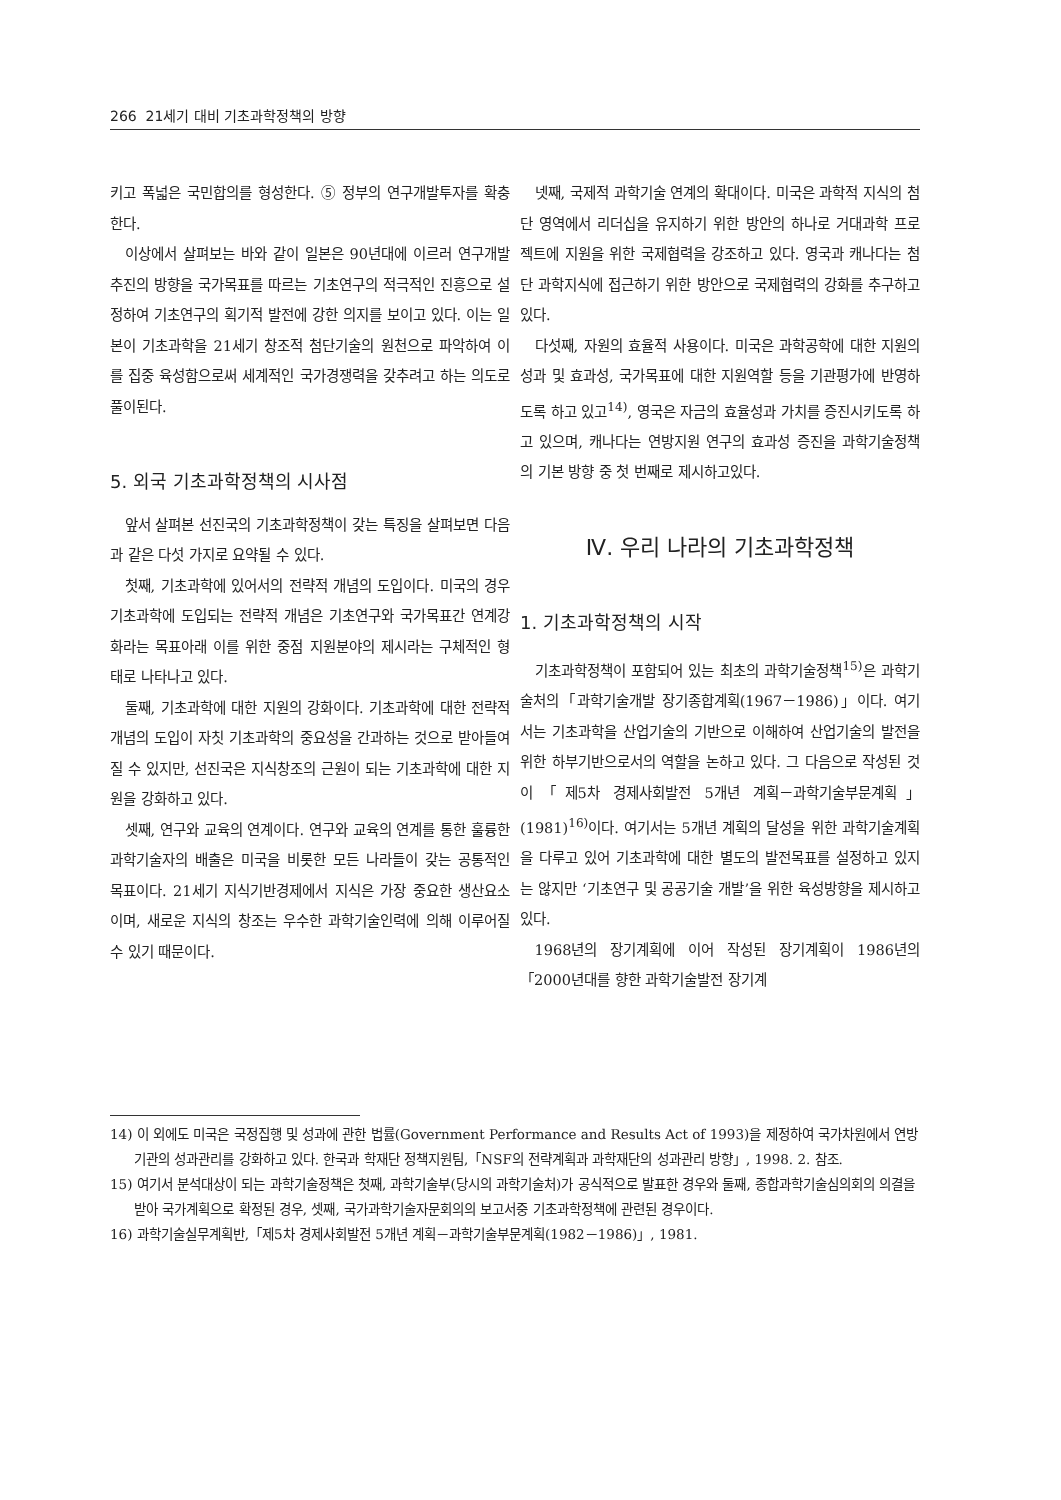266 21세기 대비 기초과학정책의 방향
키고 폭넓은 국민합의를 형성한다. ⑤ 정부의 연구개발투자를 확충한다.
이상에서 살펴보는 바와 같이 일본은 90년대에 이르러 연구개발추진의 방향을 국가목표를 따르는 기초연구의 적극적인 진흥으로 설정하여 기초연구의 획기적 발전에 강한 의지를 보이고 있다. 이는 일본이 기초과학을 21세기 창조적 첨단기술의 원천으로 파악하여 이를 집중 육성함으로써 세계적인 국가경쟁력을 갖추려고 하는 의도로 풀이된다.
5. 외국 기초과학정책의 시사점
앞서 살펴본 선진국의 기초과학정책이 갖는 특징을 살펴보면 다음과 같은 다섯 가지로 요약될 수 있다.
첫째, 기초과학에 있어서의 전략적 개념의 도입이다. 미국의 경우 기초과학에 도입되는 전략적 개념은 기초연구와 국가목표간 연계강화라는 목표아래 이를 위한 중점 지원분야의 제시라는 구체적인 형태로 나타나고 있다.
둘째, 기초과학에 대한 지원의 강화이다. 기초과학에 대한 전략적 개념의 도입이 자칫 기초과학의 중요성을 간과하는 것으로 받아들여질 수 있지만, 선진국은 지식창조의 근원이 되는 기초과학에 대한 지원을 강화하고 있다.
셋째, 연구와 교육의 연계이다. 연구와 교육의 연계를 통한 훌륭한 과학기술자의 배출은 미국을 비롯한 모든 나라들이 갖는 공통적인 목표이다. 21세기 지식기반경제에서 지식은 가장 중요한 생산요소이며, 새로운 지식의 창조는 우수한 과학기술인력에 의해 이루어질 수 있기 때문이다.
넷째, 국제적 과학기술 연계의 확대이다. 미국은 과학적 지식의 첨단 영역에서 리더십을 유지하기 위한 방안의 하나로 거대과학 프로젝트에 지원을 위한 국제협력을 강조하고 있다. 영국과 캐나다는 첨단 과학지식에 접근하기 위한 방안으로 국제협력의 강화를 추구하고 있다.
다섯째, 자원의 효율적 사용이다. 미국은 과학공학에 대한 지원의 성과 및 효과성, 국가목표에 대한 지원역할 등을 기관평가에 반영하도록 하고 있고<sup>14)</sup>, 영국은 자금의 효율성과 가치를 증진시키도록 하고 있으며, 캐나다는 연방지원 연구의 효과성 증진을 과학기술정책의 기본 방향 중 첫 번째로 제시하고있다.
Ⅳ. 우리 나라의 기초과학정책
1. 기초과학정책의 시작
기초과학정책이 포함되어 있는 최초의 과학기술정책<sup>15)</sup>은 과학기술처의「과학기술개발 장기종합계획(1967－1986)」이다. 여기서는 기초과학을 산업기술의 기반으로 이해하여 산업기술의 발전을 위한 하부기반으로서의 역할을 논하고 있다. 그 다음으로 작성된 것이「제5차 경제사회발전 5개년 계획－과학기술부문계획」(1981)<sup>16)</sup>이다. 여기서는 5개년 계획의 달성을 위한 과학기술계획을 다루고 있어 기초과학에 대한 별도의 발전목표를 설정하고 있지는 않지만 ‘기초연구 및 공공기술 개발’을 위한 육성방향을 제시하고 있다.
1968년의 장기계획에 이어 작성된 장기계획이 1986년의「2000년대를 향한 과학기술발전 장기계
14) 이 외에도 미국은 국정집행 및 성과에 관한 법률(Government Performance and Results Act of 1993)을 제정하여 국가차원에서 연방기관의 성과관리를 강화하고 있다. 한국과 학재단 정책지원팀,「NSF의 전략계획과 과학재단의 성과관리 방향」, 1998. 2. 참조.
15) 여기서 분석대상이 되는 과학기술정책은 첫째, 과학기술부(당시의 과학기술처)가 공식적으로 발표한 경우와 둘째, 종합과학기술심의회의 의결을 받아 국가계획으로 확정된 경우, 셋째, 국가과학기술자문회의의 보고서중 기초과학정책에 관련된 경우이다.
16) 과학기술실무계획반,「제5차 경제사회발전 5개년 계획－과학기술부문계획(1982－1986)」, 1981.